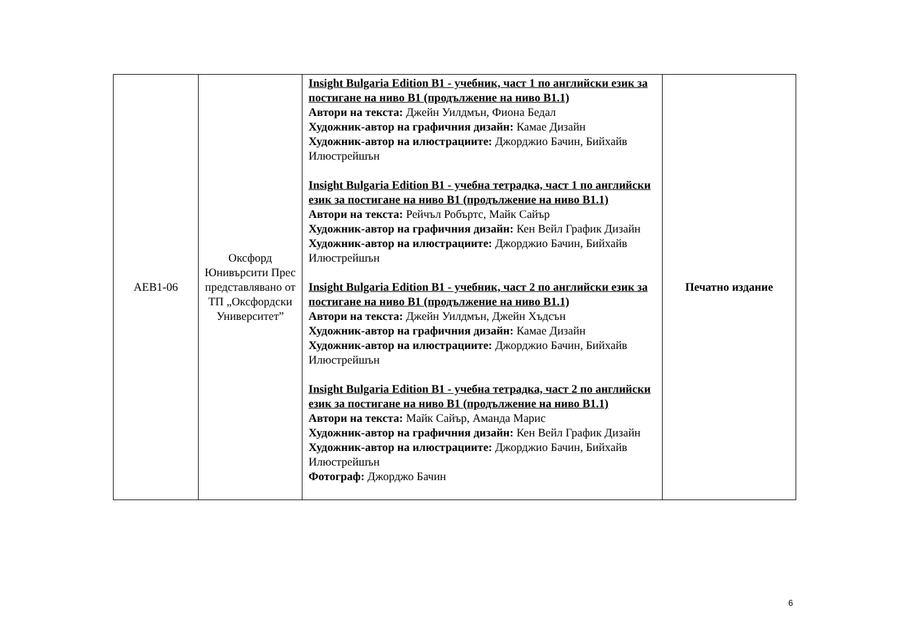| AEB1-06 | Оксфорд Юнивърсити Прес представлявано от ТП „Оксфордски Университет” | Insight Bulgaria Edition B1 - учебник, част 1 по английски език за постигане на ниво В1 (продължение на ниво В1.1) Автори на текста: Джейн Уилдмън, Фиона Бедал Художник-автор на графичния дизайн: Камае Дизайн Художник-автор на илюстрациите: Джорджио Бачин, Бийхайв Илюстрейшън Insight Bulgaria Edition B1 - учебна тетрадка, част 1 по английски език за постигане на ниво В1 (продължение на ниво В1.1) Автори на текста: Рейчъл Робъртс, Майк Сайър Художник-автор на графичния дизайн: Кен Вейл График Дизайн Художник-автор на илюстрациите: Джорджио Бачин, Бийхайв Илюстрейшън Insight Bulgaria Edition B1 - учебник, част 2 по английски език за постигане на ниво В1 (продължение на ниво В1.1) Автори на текста: Джейн Уилдмън, Джейн Хъдсън Художник-автор на графичния дизайн: Камае Дизайн Художник-автор на илюстрациите: Джорджио Бачин, Бийхайв Илюстрейшън Insight Bulgaria Edition B1 - учебна тетрадка, част 2 по английски език за постигане на ниво В1 (продължение на ниво В1.1) Автори на текста: Майк Сайър, Аманда Марис Художник-автор на графичния дизайн: Кен Вейл График Дизайн Художник-автор на илюстрациите: Джорджио Бачин, Бийхайв Илюстрейшън Фотограф: Джорджо Бачин | Печатно издание |
6